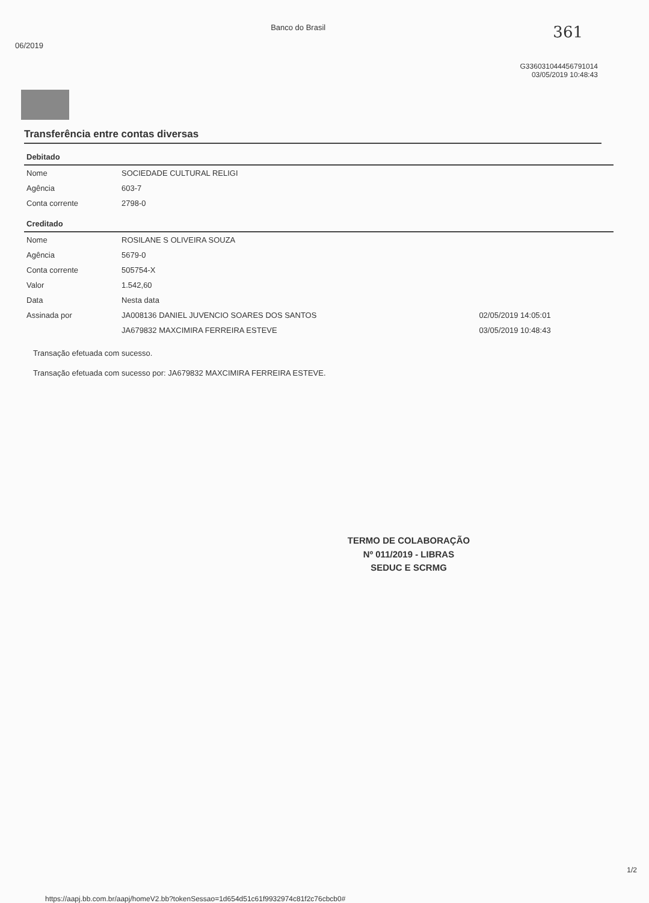06/2019 Banco do Brasil 361
G336031044456791014
03/05/2019 10:48:43
Transferência entre contas diversas
| Debitado | | |
| Nome | SOCIEDADE CULTURAL RELIGI | |
| Agência | 603-7 | |
| Conta corrente | 2798-0 | |
| Creditado | | |
| Nome | ROSILANE S OLIVEIRA SOUZA | |
| Agência | 5679-0 | |
| Conta corrente | 505754-X | |
| Valor | 1.542,60 | |
| Data | Nesta data | |
| Assinada por | JA008136 DANIEL JUVENCIO SOARES DOS SANTOS | 02/05/2019 14:05:01 |
| | JA679832 MAXCIMIRA FERREIRA ESTEVE | 03/05/2019 10:48:43 |
Transação efetuada com sucesso.
Transação efetuada com sucesso por: JA679832 MAXCIMIRA FERREIRA ESTEVE.
TERMO DE COLABORAÇÃO
Nº 011/2019 - LIBRAS
SEDUC E SCRMG
1/2
https://aapj.bb.com.br/aapj/homeV2.bb?tokenSessao=1d654d51c61f9932974c81f2c76cbcb0#